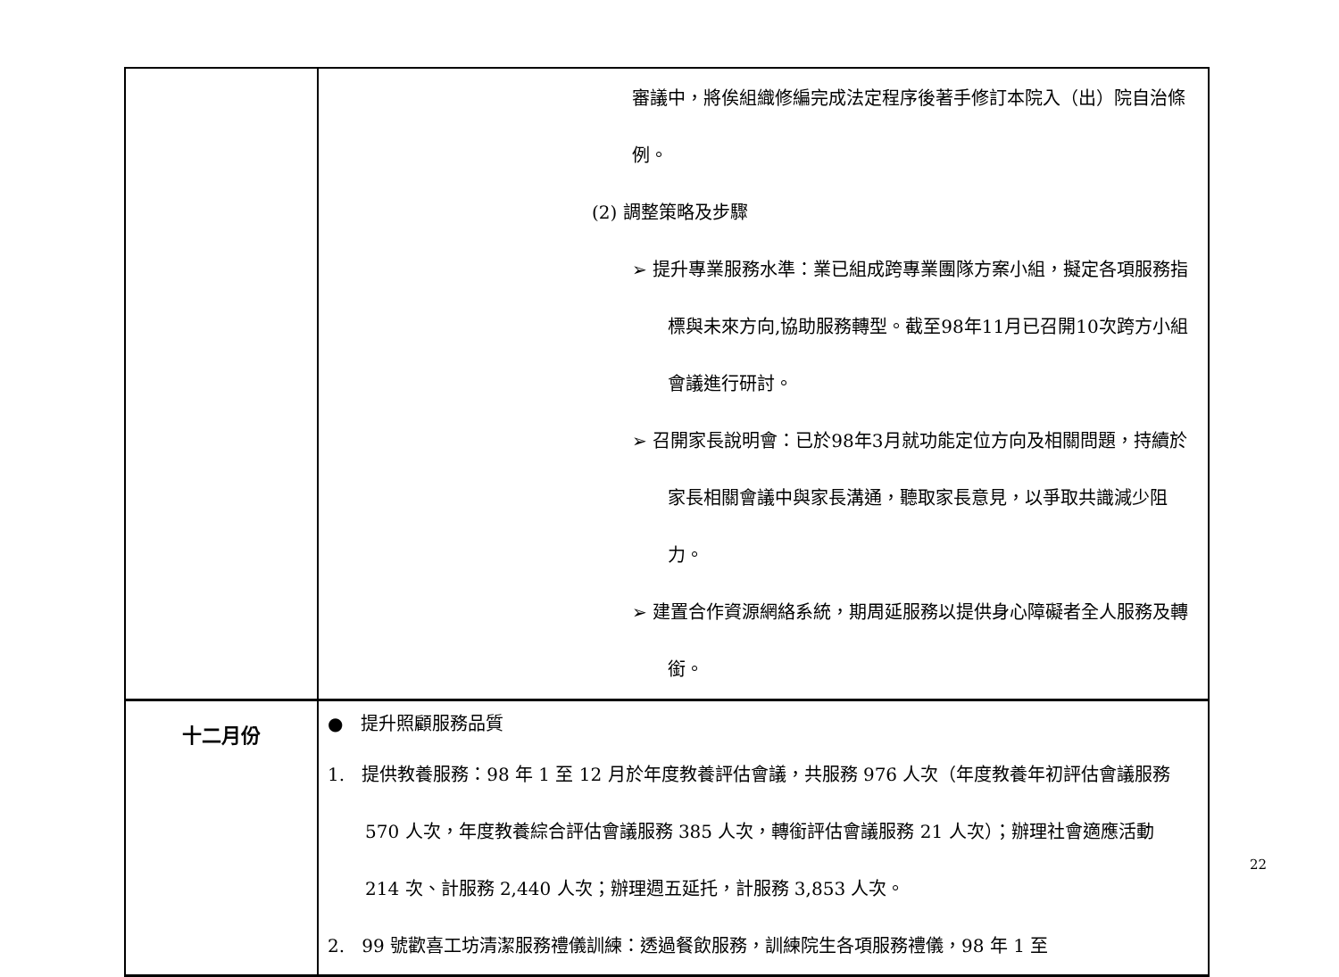| | 審議中，將俟組織修編完成法定程序後著手修訂本院入（出）院自治條例。 (2) 調整策略及步驟 ➢ 提升專業服務水準：業已組成跨專業團隊方案小組，擬定各項服務指標與未來方向,協助服務轉型。截至98年11月已召開10次跨方小組會議進行研討。 ➢ 召開家長說明會：已於98年3月就功能定位方向及相關問題，持續於家長相關會議中與家長溝通，聽取家長意見，以爭取共識減少阻力。 ➢ 建置合作資源網絡系統，期周延服務以提供身心障礙者全人服務及轉銜。 |
| 十二月份 | ● 提升照顧服務品質 1. 提供教養服務：98 年 1 至 12 月於年度教養評估會議，共服務 976 人次（年度教養年初評估會議服務 570 人次，年度教養綜合評估會議服務 385 人次，轉銜評估會議服務 21 人次）；辦理社會適應活動 214 次、計服務 2,440 人次；辦理週五延托，計服務 3,853 人次。 2. 99 號歡喜工坊清潔服務禮儀訓練：透過餐飲服務，訓練院生各項服務禮儀，98 年 1 至 |
22